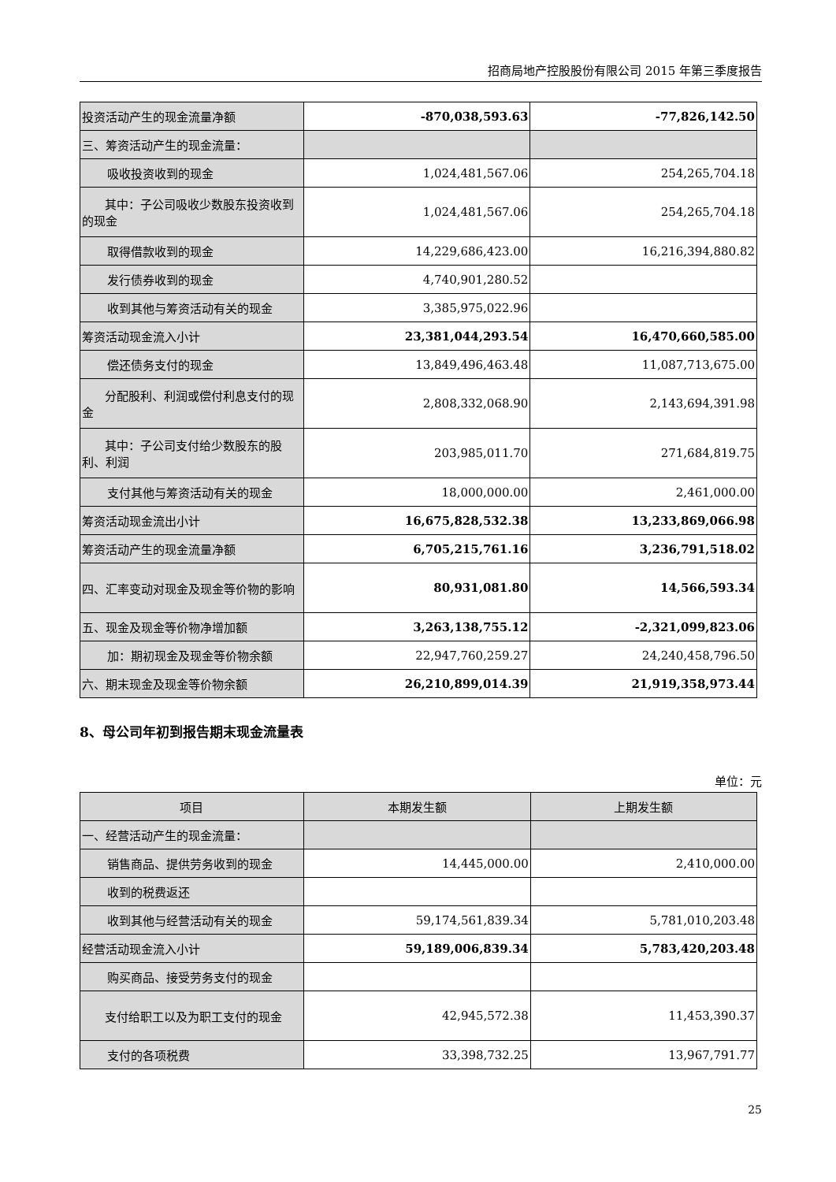招商局地产控股股份有限公司 2015 年第三季度报告
| 投资活动产生的现金流量净额 | -870,038,593.63 | -77,826,142.50 |
| 三、筹资活动产生的现金流量： | | |
| 吸收投资收到的现金 | 1,024,481,567.06 | 254,265,704.18 |
| 其中：子公司吸收少数股东投资收到的现金 | 1,024,481,567.06 | 254,265,704.18 |
| 取得借款收到的现金 | 14,229,686,423.00 | 16,216,394,880.82 |
| 发行债券收到的现金 | 4,740,901,280.52 | |
| 收到其他与筹资活动有关的现金 | 3,385,975,022.96 | |
| 筹资活动现金流入小计 | 23,381,044,293.54 | 16,470,660,585.00 |
| 偿还债务支付的现金 | 13,849,496,463.48 | 11,087,713,675.00 |
| 分配股利、利润或偿付利息支付的现金 | 2,808,332,068.90 | 2,143,694,391.98 |
| 其中：子公司支付给少数股东的股利、利润 | 203,985,011.70 | 271,684,819.75 |
| 支付其他与筹资活动有关的现金 | 18,000,000.00 | 2,461,000.00 |
| 筹资活动现金流出小计 | 16,675,828,532.38 | 13,233,869,066.98 |
| 筹资活动产生的现金流量净额 | 6,705,215,761.16 | 3,236,791,518.02 |
| 四、汇率变动对现金及现金等价物的影响 | 80,931,081.80 | 14,566,593.34 |
| 五、现金及现金等价物净增加额 | 3,263,138,755.12 | -2,321,099,823.06 |
| 加：期初现金及现金等价物余额 | 22,947,760,259.27 | 24,240,458,796.50 |
| 六、期末现金及现金等价物余额 | 26,210,899,014.39 | 21,919,358,973.44 |
8、母公司年初到报告期末现金流量表
单位：元
| 项目 | 本期发生额 | 上期发生额 |
| --- | --- | --- |
| 一、经营活动产生的现金流量： | | |
| 销售商品、提供劳务收到的现金 | 14,445,000.00 | 2,410,000.00 |
| 收到的税费返还 | | |
| 收到其他与经营活动有关的现金 | 59,174,561,839.34 | 5,781,010,203.48 |
| 经营活动现金流入小计 | 59,189,006,839.34 | 5,783,420,203.48 |
| 购买商品、接受劳务支付的现金 | | |
| 支付给职工以及为职工支付的现金 | 42,945,572.38 | 11,453,390.37 |
| 支付的各项税费 | 33,398,732.25 | 13,967,791.77 |
25